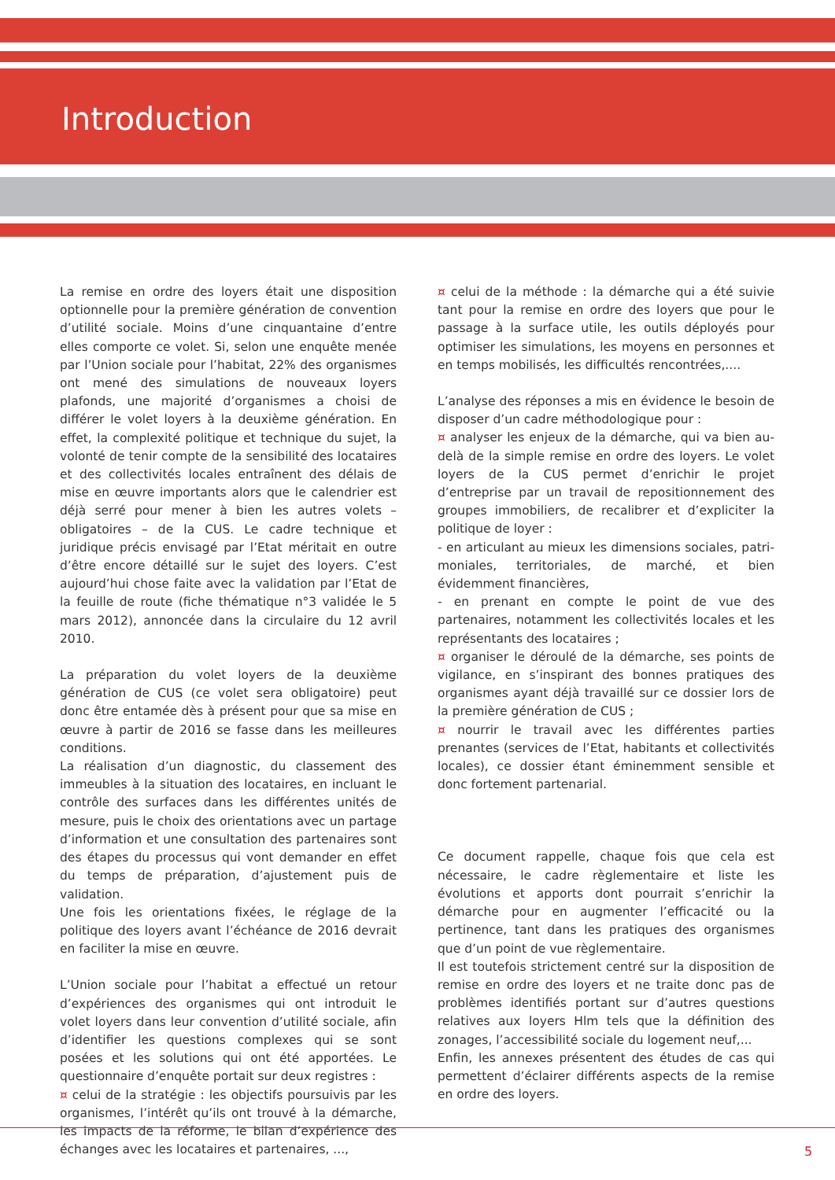Introduction
La remise en ordre des loyers était une disposition optionnelle pour la première génération de convention d’utilité sociale. Moins d’une cinquantaine d’entre elles comporte ce volet. Si, selon une enquête menée par l’Union sociale pour l’habitat, 22% des organismes ont mené des simulations de nouveaux loyers plafonds, une majorité d’organismes a choisi de différer le volet loyers à la deuxième génération. En effet, la complexité politique et technique du sujet, la volonté de tenir compte de la sensibilité des locataires et des collectivités locales entraînent des délais de mise en œuvre importants alors que le calendrier est déjà serré pour mener à bien les autres volets – obligatoires – de la CUS. Le cadre technique et juridique précis envisagé par l’Etat méritait en outre d’être encore détaillé sur le sujet des loyers. C’est aujourd’hui chose faite avec la validation par l’Etat de la feuille de route (fiche thématique n°3 validée le 5 mars 2012), annoncée dans la circulaire du 12 avril 2010.
La préparation du volet loyers de la deuxième génération de CUS (ce volet sera obligatoire) peut donc être entamée dès à présent pour que sa mise en œuvre à partir de 2016 se fasse dans les meilleures conditions.
La réalisation d’un diagnostic, du classement des immeubles à la situation des locataires, en incluant le contrôle des surfaces dans les différentes unités de mesure, puis le choix des orientations avec un partage d’information et une consultation des partenaires sont des étapes du processus qui vont demander en effet du temps de préparation, d’ajustement puis de validation.
Une fois les orientations fixées, le réglage de la politique des loyers avant l’échéance de 2016 devrait en faciliter la mise en œuvre.
L’Union sociale pour l’habitat a effectué un retour d’expériences des organismes qui ont introduit le volet loyers dans leur convention d’utilité sociale, afin d’identifier les questions complexes qui se sont posées et les solutions qui ont été apportées. Le questionnaire d’enquête portait sur deux registres :
¤ celui de la stratégie : les objectifs poursuivis par les organismes, l’intérêt qu’ils ont trouvé à la démarche, les impacts de la réforme, le bilan d’expérience des échanges avec les locataires et partenaires, ...,
¤ celui de la méthode : la démarche qui a été suivie tant pour la remise en ordre des loyers que pour le passage à la surface utile, les outils déployés pour optimiser les simulations, les moyens en personnes et en temps mobilisés, les difficultés rencontrées,....
L’analyse des réponses a mis en évidence le besoin de disposer d’un cadre méthodologique pour :
¤ analyser les enjeux de la démarche, qui va bien au-delà de la simple remise en ordre des loyers. Le volet loyers de la CUS permet d’enrichir le projet d’entreprise par un travail de repositionnement des groupes immobiliers, de recalibrer et d’expliciter la politique de loyer :
- en articulant au mieux les dimensions sociales, patri­moniales, territoriales, de marché, et bien évidemment financières,
- en prenant en compte le point de vue des partenaires, notamment les collectivités locales et les représentants des locataires ;
¤ organiser le déroulé de la démarche, ses points de vigilance, en s’inspirant des bonnes pratiques des organismes ayant déjà travaillé sur ce dossier lors de la première génération de CUS ;
¤ nourrir le travail avec les différentes parties prenantes (services de l’Etat, habitants et collectivités locales), ce dossier étant éminemment sensible et donc fortement partenarial.
Ce document rappelle, chaque fois que cela est nécessaire, le cadre règlementaire et liste les évolutions et apports dont pourrait s’enrichir la démarche pour en augmenter l’efficacité ou la pertinence, tant dans les pratiques des organismes que d’un point de vue règlementaire.
Il est toutefois strictement centré sur la disposition de remise en ordre des loyers et ne traite donc pas de problèmes identifiés portant sur d’autres questions relatives aux loyers Hlm tels que la définition des zonages, l’accessibilité sociale du logement neuf,...
Enfin, les annexes présentent des études de cas qui permettent d’éclairer différents aspects de la remise en ordre des loyers.
5